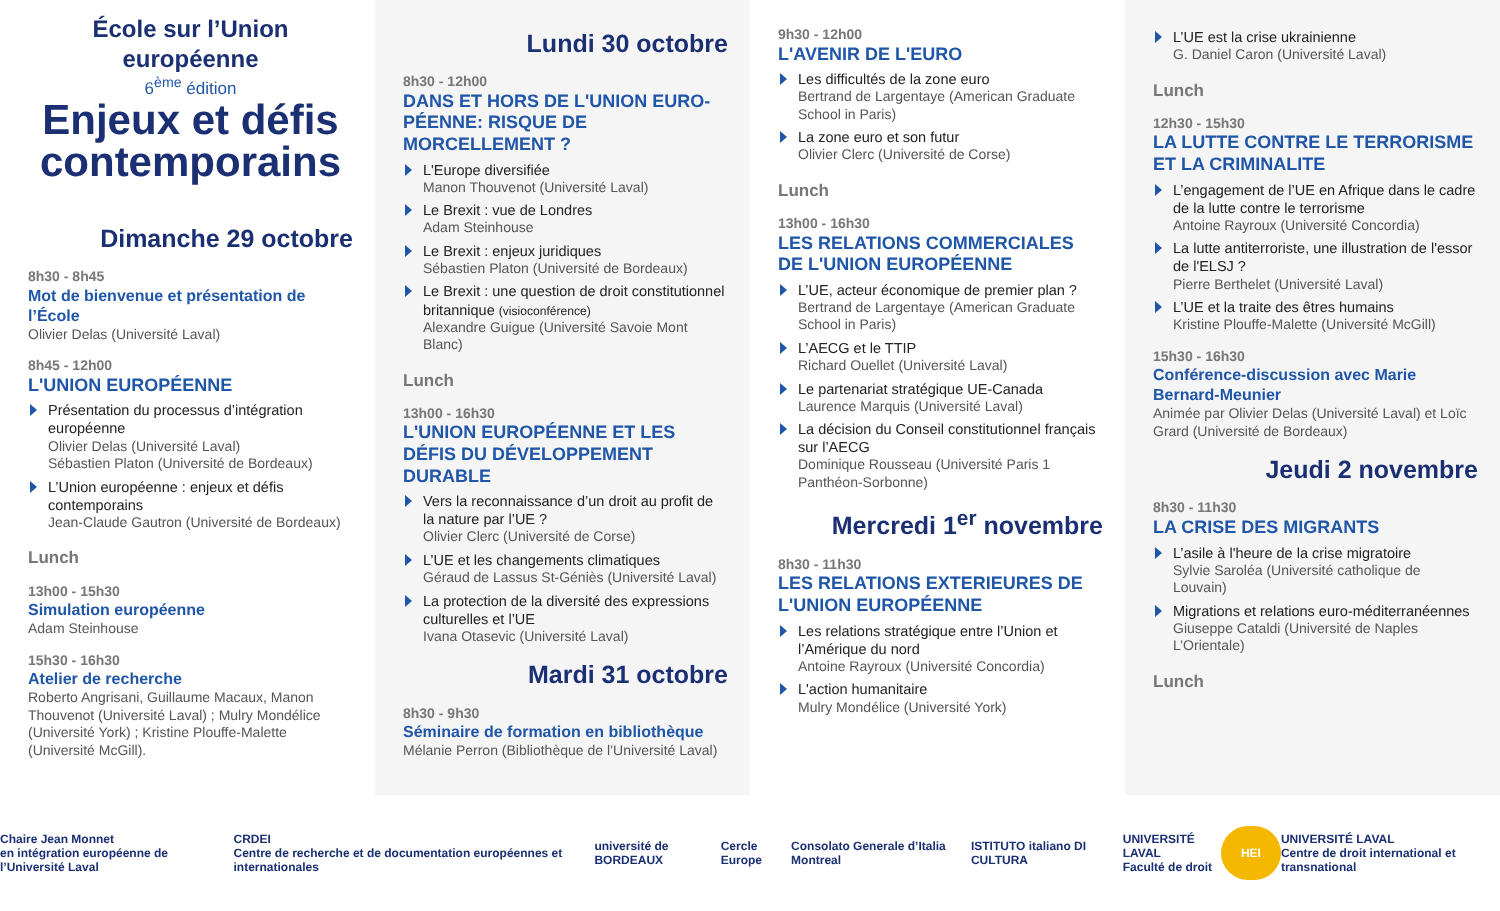École sur l’Union européenne
6<sup>ème</sup> édition
Enjeux et défis contemporains
Dimanche 29 octobre
8h30 - 8h45
Mot de bienvenue et présentation de l’École
Olivier Delas (Université Laval)
8h45 - 12h00
L'UNION EUROPÉENNE
Présentation du processus d’intégration européenne
Olivier Delas (Université Laval)
Sébastien Platon (Université de Bordeaux)
L’Union européenne : enjeux et défis contemporains
Jean-Claude Gautron (Université de Bordeaux)
Lunch
13h00 - 15h30
Simulation européenne
Adam Steinhouse
15h30 - 16h30
Atelier de recherche
Roberto Angrisani, Guillaume Macaux, Manon Thouvenot (Université Laval) ; Mulry Mondélice (Université York) ; Kristine Plouffe-Malette (Université McGill).
Lundi 30 octobre
8h30 - 12h00
DANS ET HORS DE L'UNION EURO-PÉENNE: RISQUE DE MORCELLEMENT ?
L'Europe diversifiée
Manon Thouvenot (Université Laval)
Le Brexit : vue de Londres
Adam Steinhouse
Le Brexit : enjeux juridiques
Sébastien Platon (Université de Bordeaux)
Le Brexit : une question de droit constitutionnel britannique (visioconférence)
Alexandre Guigue (Université Savoie Mont Blanc)
Lunch
13h00 - 16h30
L'UNION EUROPÉENNE ET LES DÉFIS DU DÉVELOPPEMENT DURABLE
Vers la reconnaissance d’un droit au profit de la nature par l’UE ?
Olivier Clerc (Université de Corse)
L’UE et les changements climatiques
Géraud de Lassus St-Géniès (Université Laval)
La protection de la diversité des expressions culturelles et l’UE
Ivana Otasevic (Université Laval)
Mardi 31 octobre
8h30 - 9h30
Séminaire de formation en bibliothèque
Mélanie Perron (Bibliothèque de l’Université Laval)
9h30 - 12h00
L'AVENIR DE L'EURO
Les difficultés de la zone euro
Bertrand de Largentaye (American Graduate School in Paris)
La zone euro et son futur
Olivier Clerc (Université de Corse)
Lunch
13h00 - 16h30
LES RELATIONS COMMERCIALES DE L'UNION EUROPÉENNE
L’UE, acteur économique de premier plan ?
Bertrand de Largentaye (American Graduate School in Paris)
L’AECG et le TTIP
Richard Ouellet (Université Laval)
Le partenariat stratégique UE-Canada
Laurence Marquis (Université Laval)
La décision du Conseil constitutionnel français sur l’AECG
Dominique Rousseau (Université Paris 1 Panthéon-Sorbonne)
Mercredi 1<sup>er</sup> novembre
8h30 - 11h30
LES RELATIONS EXTERIEURES DE L'UNION EUROPÉENNE
Les relations stratégique entre l’Union et l’Amérique du nord
Antoine Rayroux (Université Concordia)
L'action humanitaire
Mulry Mondélice (Université York)
L’UE est la crise ukrainienne
G. Daniel Caron (Université Laval)
Lunch
12h30 - 15h30
LA LUTTE CONTRE LE TERRORISME ET LA CRIMINALITE
L’engagement de l’UE en Afrique dans le cadre de la lutte contre le terrorisme
Antoine Rayroux (Université Concordia)
La lutte antiterroriste, une illustration de l'essor de l'ELSJ ?
Pierre Berthelet (Université Laval)
L’UE et la traite des êtres humains
Kristine Plouffe-Malette (Université McGill)
15h30 - 16h30
Conférence-discussion avec Marie Bernard-Meunier
Animée par Olivier Delas (Université Laval) et Loïc Grard (Université de Bordeaux)
Jeudi 2 novembre
8h30 - 11h30
LA CRISE DES MIGRANTS
L’asile à l'heure de la crise migratoire
Sylvie Saroléa (Université catholique de Louvain)
Migrations et relations euro-méditerranéennes
Giuseppe Cataldi (Université de Naples L’Orientale)
Lunch
Chaire Jean Monnet
en intégration européenne de l’Université Laval
CRDEI
Centre de recherche et de documentation européennes et internationales
université de BORDEAUX Cercle Europe
Consolato Generale d’Italia Montreal
ISTITUTO italiano DI CULTURA
UNIVERSITÉ LAVAL
Faculté de droit
HEI
UNIVERSITÉ LAVAL
Centre de droit international et transnational